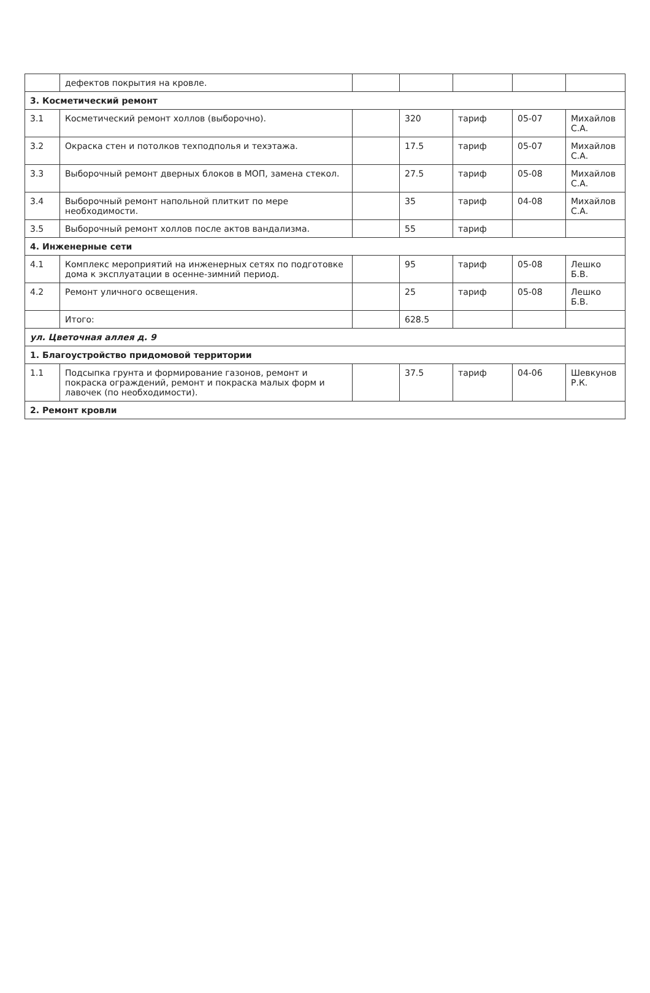| | дефектов покрытия на кровле. | | | | | |
| 3. Косметический ремонт | | | | | | |
| 3.1 | Косметический ремонт холлов (выборочно). | | 320 | тариф | 05-07 | Михайлов С.А. |
| 3.2 | Окраска стен и потолков техподполья и техэтажа. | | 17.5 | тариф | 05-07 | Михайлов С.А. |
| 3.3 | Выборочный ремонт дверных блоков в МОП, замена стекол. | | 27.5 | тариф | 05-08 | Михайлов С.А. |
| 3.4 | Выборочный ремонт напольной плиткит по мере необходимости. | | 35 | тариф | 04-08 | Михайлов С.А. |
| 3.5 | Выборочный ремонт холлов после актов вандализма. | | 55 | тариф | | |
| 4. Инженерные сети | | | | | | |
| 4.1 | Комплекс мероприятий на инженерных сетях по подготовке дома к эксплуатации в осенне-зимний период. | | 95 | тариф | 05-08 | Лешко Б.В. |
| 4.2 | Ремонт уличного освещения. | | 25 | тариф | 05-08 | Лешко Б.В. |
| | Итого: | | 628.5 | | | |
| ул. Цветочная аллея д. 9 | | | | | | |
| 1. Благоустройство придомовой территории | | | | | | |
| 1.1 | Подсыпка грунта и формирование газонов, ремонт и покраска ограждений, ремонт и покраска малых форм и лавочек (по необходимости). | | 37.5 | тариф | 04-06 | Шевкунов Р.К. |
| 2. Ремонт кровли | | | | | | |